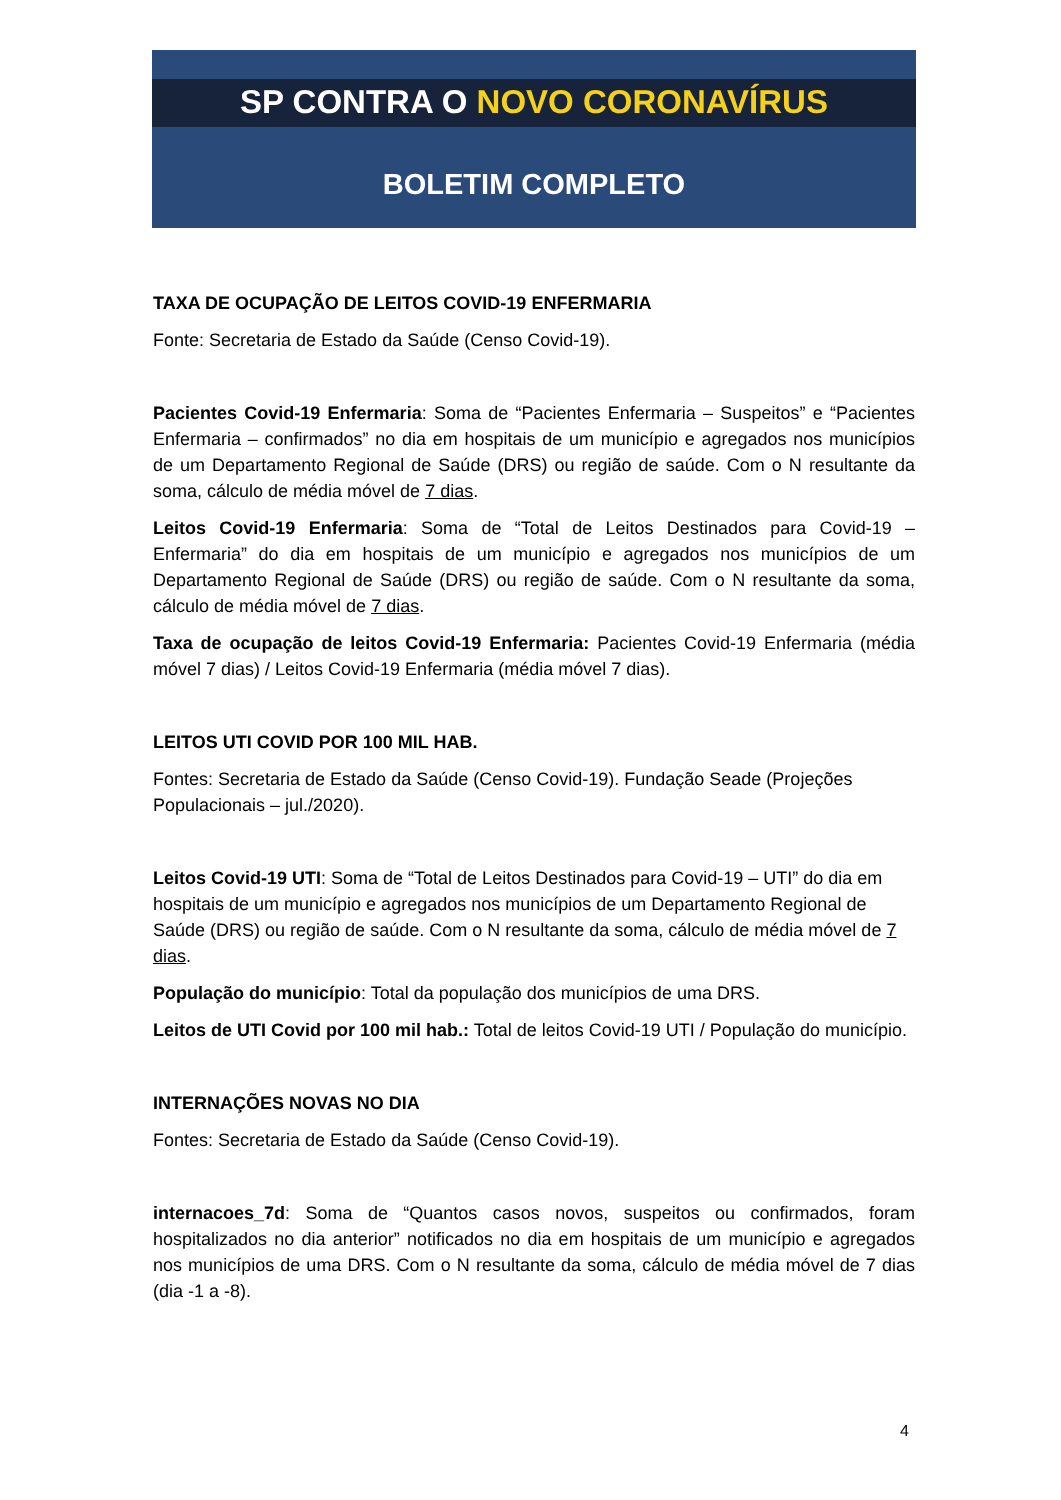SP CONTRA O NOVO CORONAVÍRUS
BOLETIM COMPLETO
TAXA DE OCUPAÇÃO DE LEITOS COVID-19 ENFERMARIA
Fonte: Secretaria de Estado da Saúde (Censo Covid-19).
Pacientes Covid-19 Enfermaria: Soma de “Pacientes Enfermaria – Suspeitos” e “Pacientes Enfermaria – confirmados” no dia em hospitais de um município e agregados nos municípios de um Departamento Regional de Saúde (DRS) ou região de saúde. Com o N resultante da soma, cálculo de média móvel de 7 dias.
Leitos Covid-19 Enfermaria: Soma de “Total de Leitos Destinados para Covid-19 – Enfermaria” do dia em hospitais de um município e agregados nos municípios de um Departamento Regional de Saúde (DRS) ou região de saúde. Com o N resultante da soma, cálculo de média móvel de 7 dias.
Taxa de ocupação de leitos Covid-19 Enfermaria: Pacientes Covid-19 Enfermaria (média móvel 7 dias) / Leitos Covid-19 Enfermaria (média móvel 7 dias).
LEITOS UTI COVID POR 100 MIL HAB.
Fontes: Secretaria de Estado da Saúde (Censo Covid-19). Fundação Seade (Projeções Populacionais – jul./2020).
Leitos Covid-19 UTI: Soma de “Total de Leitos Destinados para Covid-19 – UTI” do dia em hospitais de um município e agregados nos municípios de um Departamento Regional de Saúde (DRS) ou região de saúde. Com o N resultante da soma, cálculo de média móvel de 7 dias.
População do município: Total da população dos municípios de uma DRS.
Leitos de UTI Covid por 100 mil hab.: Total de leitos Covid-19 UTI / População do município.
INTERNAÇÕES NOVAS NO DIA
Fontes: Secretaria de Estado da Saúde (Censo Covid-19).
internacoes_7d: Soma de “Quantos casos novos, suspeitos ou confirmados, foram hospitalizados no dia anterior” notificados no dia em hospitais de um município e agregados nos municípios de uma DRS. Com o N resultante da soma, cálculo de média móvel de 7 dias (dia -1 a -8).
4